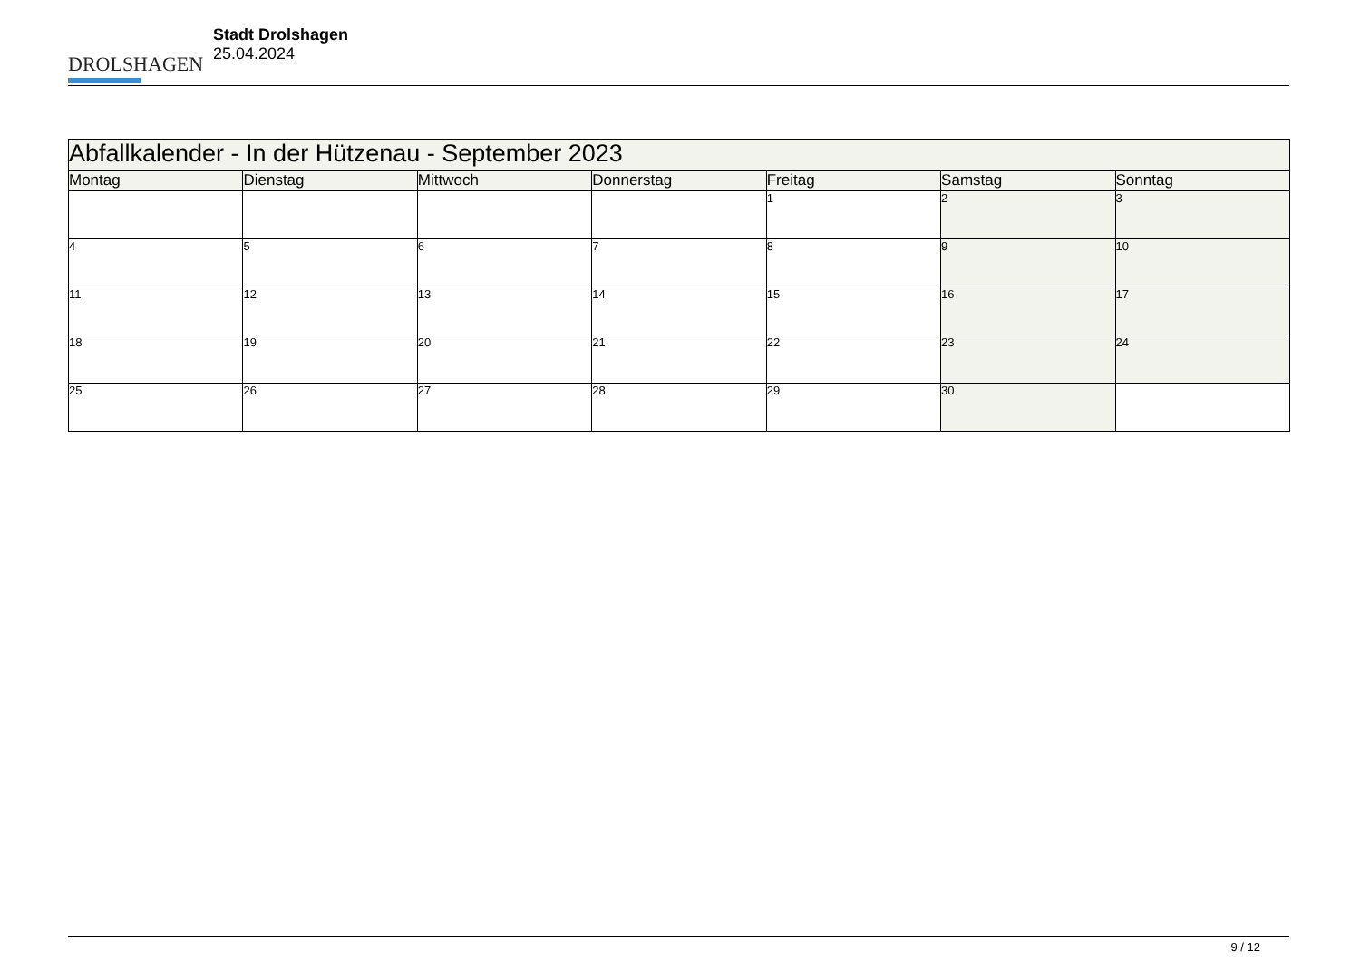DROLSHAGEN
Stadt Drolshagen
25.04.2024
| Abfallkalender - In der Hützenau - September 2023 | | | | | | |
| --- | --- | --- | --- | --- | --- | --- |
| Montag | Dienstag | Mittwoch | Donnerstag | Freitag | Samstag | Sonntag |
| | | | | 1 | 2 | 3 |
| 4 | 5 | 6 | 7 | 8 | 9 | 10 |
| 11 | 12 | 13 | 14 | 15 | 16 | 17 |
| 18 | 19 | 20 | 21 | 22 | 23 | 24 |
| 25 | 26 | 27 | 28 | 29 | 30 | |
9 / 12